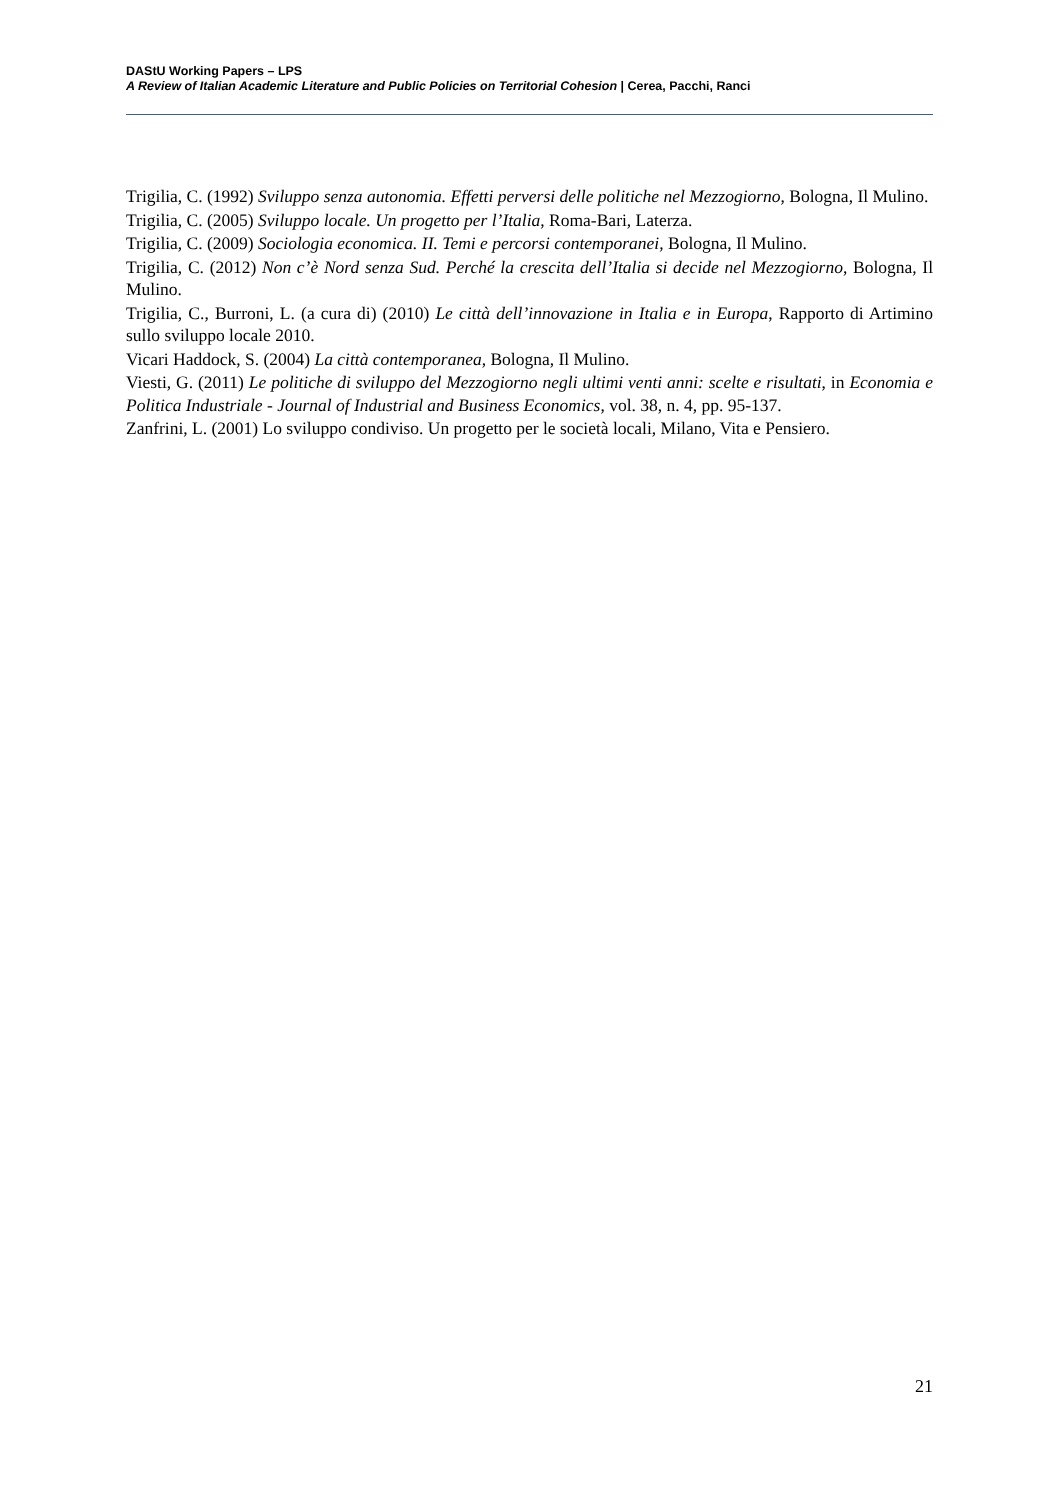DAStU Working Papers – LPS
A Review of Italian Academic Literature and Public Policies on Territorial Cohesion | Cerea, Pacchi, Ranci
Trigilia, C. (1992) Sviluppo senza autonomia. Effetti perversi delle politiche nel Mezzogiorno, Bologna, Il Mulino.
Trigilia, C. (2005) Sviluppo locale. Un progetto per l’Italia, Roma-Bari, Laterza.
Trigilia, C. (2009) Sociologia economica. II. Temi e percorsi contemporanei, Bologna, Il Mulino.
Trigilia, C. (2012) Non c’è Nord senza Sud. Perché la crescita dell’Italia si decide nel Mezzogiorno, Bologna, Il Mulino.
Trigilia, C., Burroni, L. (a cura di) (2010) Le città dell’innovazione in Italia e in Europa, Rapporto di Artimino sullo sviluppo locale 2010.
Vicari Haddock, S. (2004) La città contemporanea, Bologna, Il Mulino.
Viesti, G. (2011) Le politiche di sviluppo del Mezzogiorno negli ultimi venti anni: scelte e risultati, in Economia e Politica Industriale - Journal of Industrial and Business Economics, vol. 38, n. 4, pp. 95-137.
Zanfrini, L. (2001) Lo sviluppo condiviso. Un progetto per le società locali, Milano, Vita e Pensiero.
21